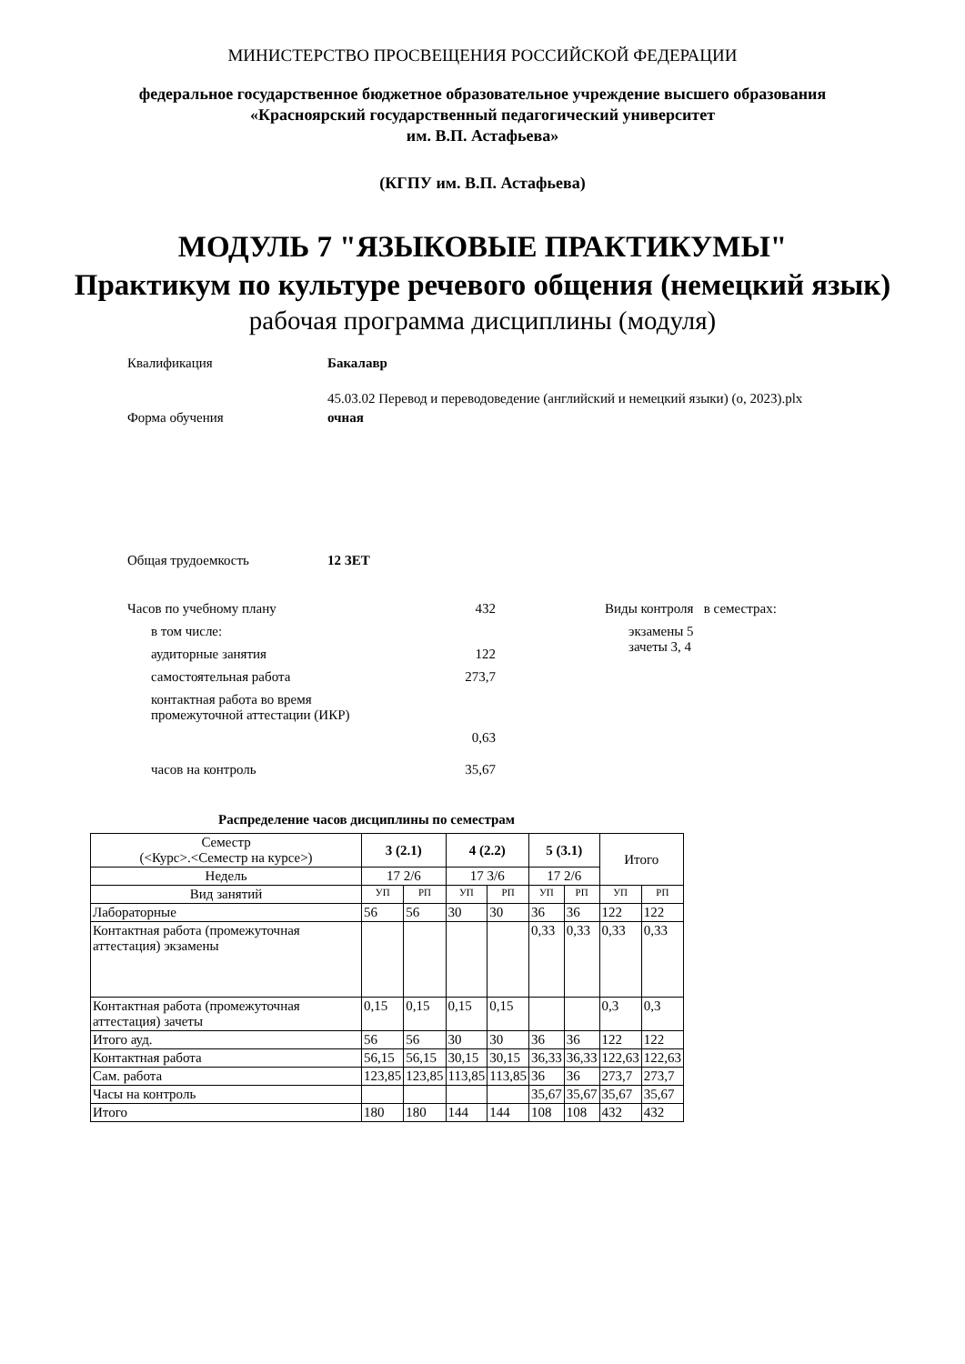МИНИСТЕРСТВО ПРОСВЕЩЕНИЯ РОССИЙСКОЙ ФЕДЕРАЦИИ
федеральное государственное бюджетное образовательное учреждение высшего образования
«Красноярский государственный педагогический университет
им. В.П. Астафьева»
(КГПУ им. В.П. Астафьева)
МОДУЛЬ 7 "ЯЗЫКОВЫЕ ПРАКТИКУМЫ"
Практикум по культуре речевого общения (немецкий язык)
рабочая программа дисциплины (модуля)
Квалификация Бакалавр
45.03.02 Перевод и переводоведение (английский и немецкий языки) (о, 2023).plx
Форма обучения очная
Общая трудоемкость 12 ЗЕТ
Часов по учебному плану 432
в том числе:
аудиторные занятия 122
самостоятельная работа 273,7
контактная работа во время
промежуточной аттестации (ИКР)
0,63
часов на контроль 35,67
Виды контроля в семестрах:
экзамены 5
зачеты 3, 4
Распределение часов дисциплины по семестрам
| Семестр (<Курс>.<Семестр на курсе>) | 3 (2.1) | | 4 (2.2) | | 5 (3.1) | | Итого | |
| Недель | 17 2/6 | | 17 3/6 | | 17 2/6 | | | |
| Вид занятий | УП | РП | УП | РП | УП | РП | УП | РП |
| Лабораторные | 56 | 56 | 30 | 30 | 36 | 36 | 122 | 122 |
| Контактная работа (промежуточная аттестация) экзамены | | | | | 0,33 | 0,33 | 0,33 | 0,33 |
| Контактная работа (промежуточная аттестация) зачеты | 0,15 | 0,15 | 0,15 | 0,15 | | | 0,3 | 0,3 |
| Итого ауд. | 56 | 56 | 30 | 30 | 36 | 36 | 122 | 122 |
| Контактная работа | 56,15 | 56,15 | 30,15 | 30,15 | 36,33 | 36,33 | 122,63 | 122,63 |
| Сам. работа | 123,85 | 123,85 | 113,85 | 113,85 | 36 | 36 | 273,7 | 273,7 |
| Часы на контроль | | | | | 35,67 | 35,67 | 35,67 | 35,67 |
| Итого | 180 | 180 | 144 | 144 | 108 | 108 | 432 | 432 |